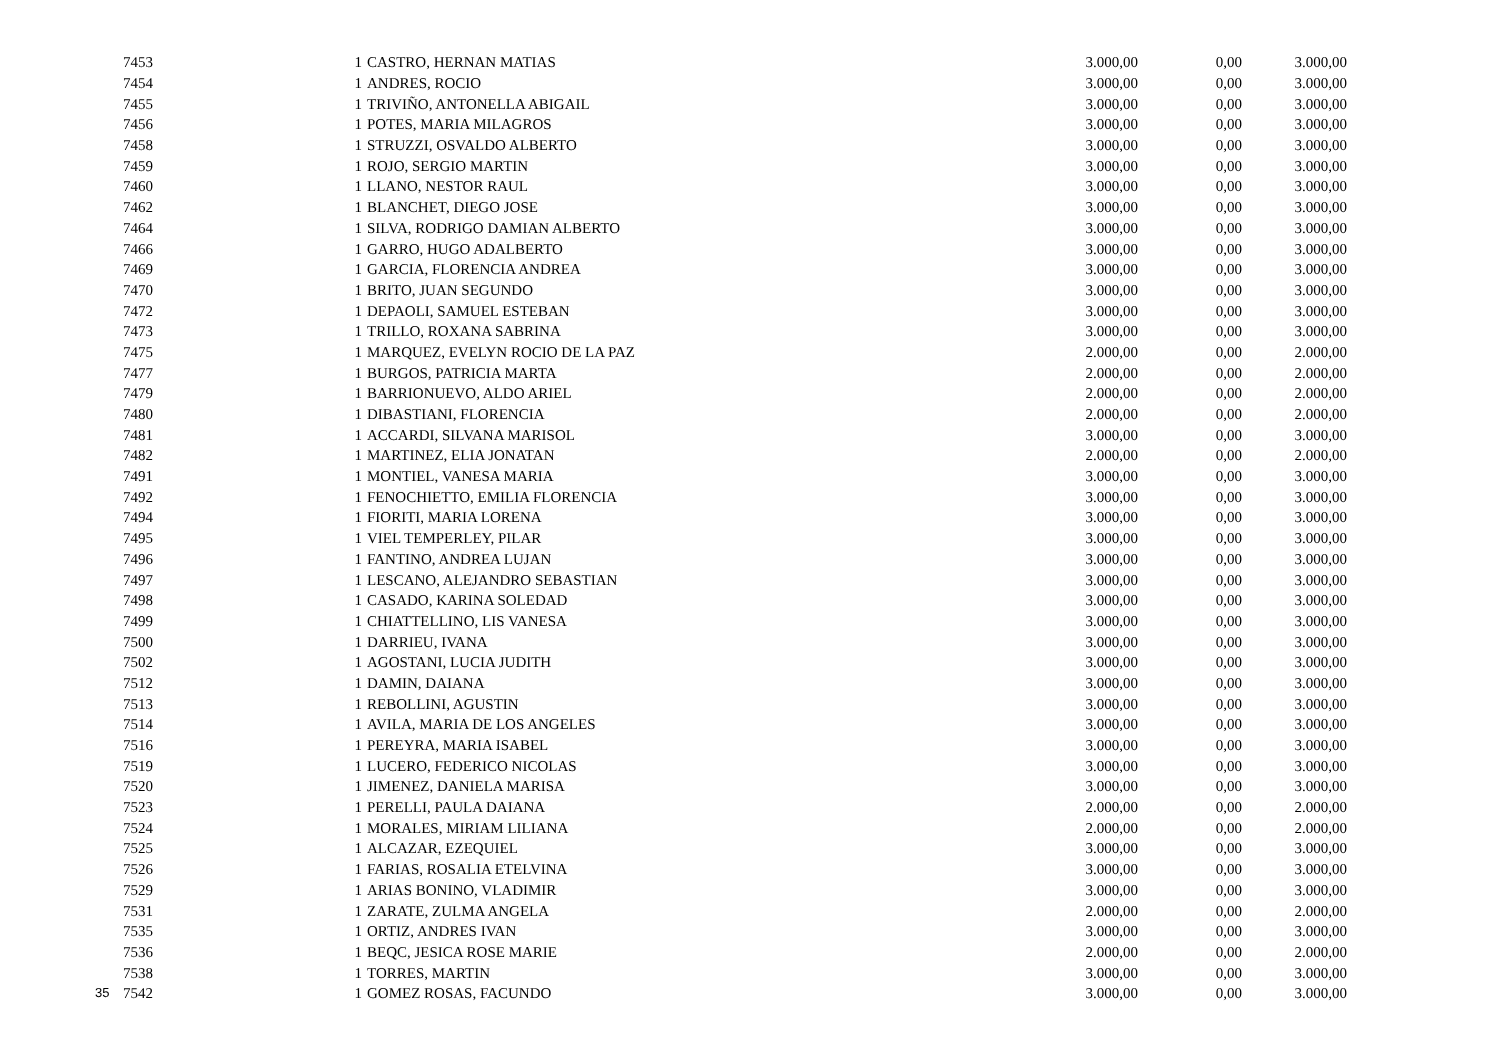| | 7453 | | 1 | CASTRO, HERNAN MATIAS | 3.000,00 | 0,00 | 3.000,00 |
| | 7454 | | 1 | ANDRES, ROCIO | 3.000,00 | 0,00 | 3.000,00 |
| | 7455 | | 1 | TRIVIÑO, ANTONELLA ABIGAIL | 3.000,00 | 0,00 | 3.000,00 |
| | 7456 | | 1 | POTES, MARIA MILAGROS | 3.000,00 | 0,00 | 3.000,00 |
| | 7458 | | 1 | STRUZZI, OSVALDO ALBERTO | 3.000,00 | 0,00 | 3.000,00 |
| | 7459 | | 1 | ROJO, SERGIO MARTIN | 3.000,00 | 0,00 | 3.000,00 |
| | 7460 | | 1 | LLANO, NESTOR RAUL | 3.000,00 | 0,00 | 3.000,00 |
| | 7462 | | 1 | BLANCHET, DIEGO JOSE | 3.000,00 | 0,00 | 3.000,00 |
| | 7464 | | 1 | SILVA, RODRIGO DAMIAN ALBERTO | 3.000,00 | 0,00 | 3.000,00 |
| | 7466 | | 1 | GARRO, HUGO ADALBERTO | 3.000,00 | 0,00 | 3.000,00 |
| | 7469 | | 1 | GARCIA, FLORENCIA ANDREA | 3.000,00 | 0,00 | 3.000,00 |
| | 7470 | | 1 | BRITO, JUAN SEGUNDO | 3.000,00 | 0,00 | 3.000,00 |
| | 7472 | | 1 | DEPAOLI, SAMUEL ESTEBAN | 3.000,00 | 0,00 | 3.000,00 |
| | 7473 | | 1 | TRILLO, ROXANA SABRINA | 3.000,00 | 0,00 | 3.000,00 |
| | 7475 | | 1 | MARQUEZ, EVELYN ROCIO DE LA PAZ | 2.000,00 | 0,00 | 2.000,00 |
| | 7477 | | 1 | BURGOS, PATRICIA MARTA | 2.000,00 | 0,00 | 2.000,00 |
| | 7479 | | 1 | BARRIONUEVO, ALDO ARIEL | 2.000,00 | 0,00 | 2.000,00 |
| | 7480 | | 1 | DIBASTIANI, FLORENCIA | 2.000,00 | 0,00 | 2.000,00 |
| | 7481 | | 1 | ACCARDI, SILVANA MARISOL | 3.000,00 | 0,00 | 3.000,00 |
| | 7482 | | 1 | MARTINEZ, ELIA JONATAN | 2.000,00 | 0,00 | 2.000,00 |
| | 7491 | | 1 | MONTIEL, VANESA MARIA | 3.000,00 | 0,00 | 3.000,00 |
| | 7492 | | 1 | FENOCHIETTO, EMILIA FLORENCIA | 3.000,00 | 0,00 | 3.000,00 |
| | 7494 | | 1 | FIORITI, MARIA LORENA | 3.000,00 | 0,00 | 3.000,00 |
| | 7495 | | 1 | VIEL TEMPERLEY, PILAR | 3.000,00 | 0,00 | 3.000,00 |
| | 7496 | | 1 | FANTINO, ANDREA LUJAN | 3.000,00 | 0,00 | 3.000,00 |
| | 7497 | | 1 | LESCANO, ALEJANDRO SEBASTIAN | 3.000,00 | 0,00 | 3.000,00 |
| | 7498 | | 1 | CASADO, KARINA SOLEDAD | 3.000,00 | 0,00 | 3.000,00 |
| | 7499 | | 1 | CHIATTELLINO, LIS VANESA | 3.000,00 | 0,00 | 3.000,00 |
| | 7500 | | 1 | DARRIEU, IVANA | 3.000,00 | 0,00 | 3.000,00 |
| | 7502 | | 1 | AGOSTANI, LUCIA JUDITH | 3.000,00 | 0,00 | 3.000,00 |
| | 7512 | | 1 | DAMIN, DAIANA | 3.000,00 | 0,00 | 3.000,00 |
| | 7513 | | 1 | REBOLLINI, AGUSTIN | 3.000,00 | 0,00 | 3.000,00 |
| | 7514 | | 1 | AVILA, MARIA DE LOS ANGELES | 3.000,00 | 0,00 | 3.000,00 |
| | 7516 | | 1 | PEREYRA, MARIA ISABEL | 3.000,00 | 0,00 | 3.000,00 |
| | 7519 | | 1 | LUCERO, FEDERICO NICOLAS | 3.000,00 | 0,00 | 3.000,00 |
| | 7520 | | 1 | JIMENEZ, DANIELA MARISA | 3.000,00 | 0,00 | 3.000,00 |
| | 7523 | | 1 | PERELLI, PAULA DAIANA | 2.000,00 | 0,00 | 2.000,00 |
| | 7524 | | 1 | MORALES, MIRIAM LILIANA | 2.000,00 | 0,00 | 2.000,00 |
| | 7525 | | 1 | ALCAZAR, EZEQUIEL | 3.000,00 | 0,00 | 3.000,00 |
| | 7526 | | 1 | FARIAS, ROSALIA ETELVINA | 3.000,00 | 0,00 | 3.000,00 |
| | 7529 | | 1 | ARIAS BONINO, VLADIMIR | 3.000,00 | 0,00 | 3.000,00 |
| | 7531 | | 1 | ZARATE, ZULMA ANGELA | 2.000,00 | 0,00 | 2.000,00 |
| | 7535 | | 1 | ORTIZ, ANDRES IVAN | 3.000,00 | 0,00 | 3.000,00 |
| | 7536 | | 1 | BEQC, JESICA ROSE MARIE | 2.000,00 | 0,00 | 2.000,00 |
| | 7538 | | 1 | TORRES, MARTIN | 3.000,00 | 0,00 | 3.000,00 |
| 35 | 7542 | | 1 | GOMEZ ROSAS, FACUNDO | 3.000,00 | 0,00 | 3.000,00 |